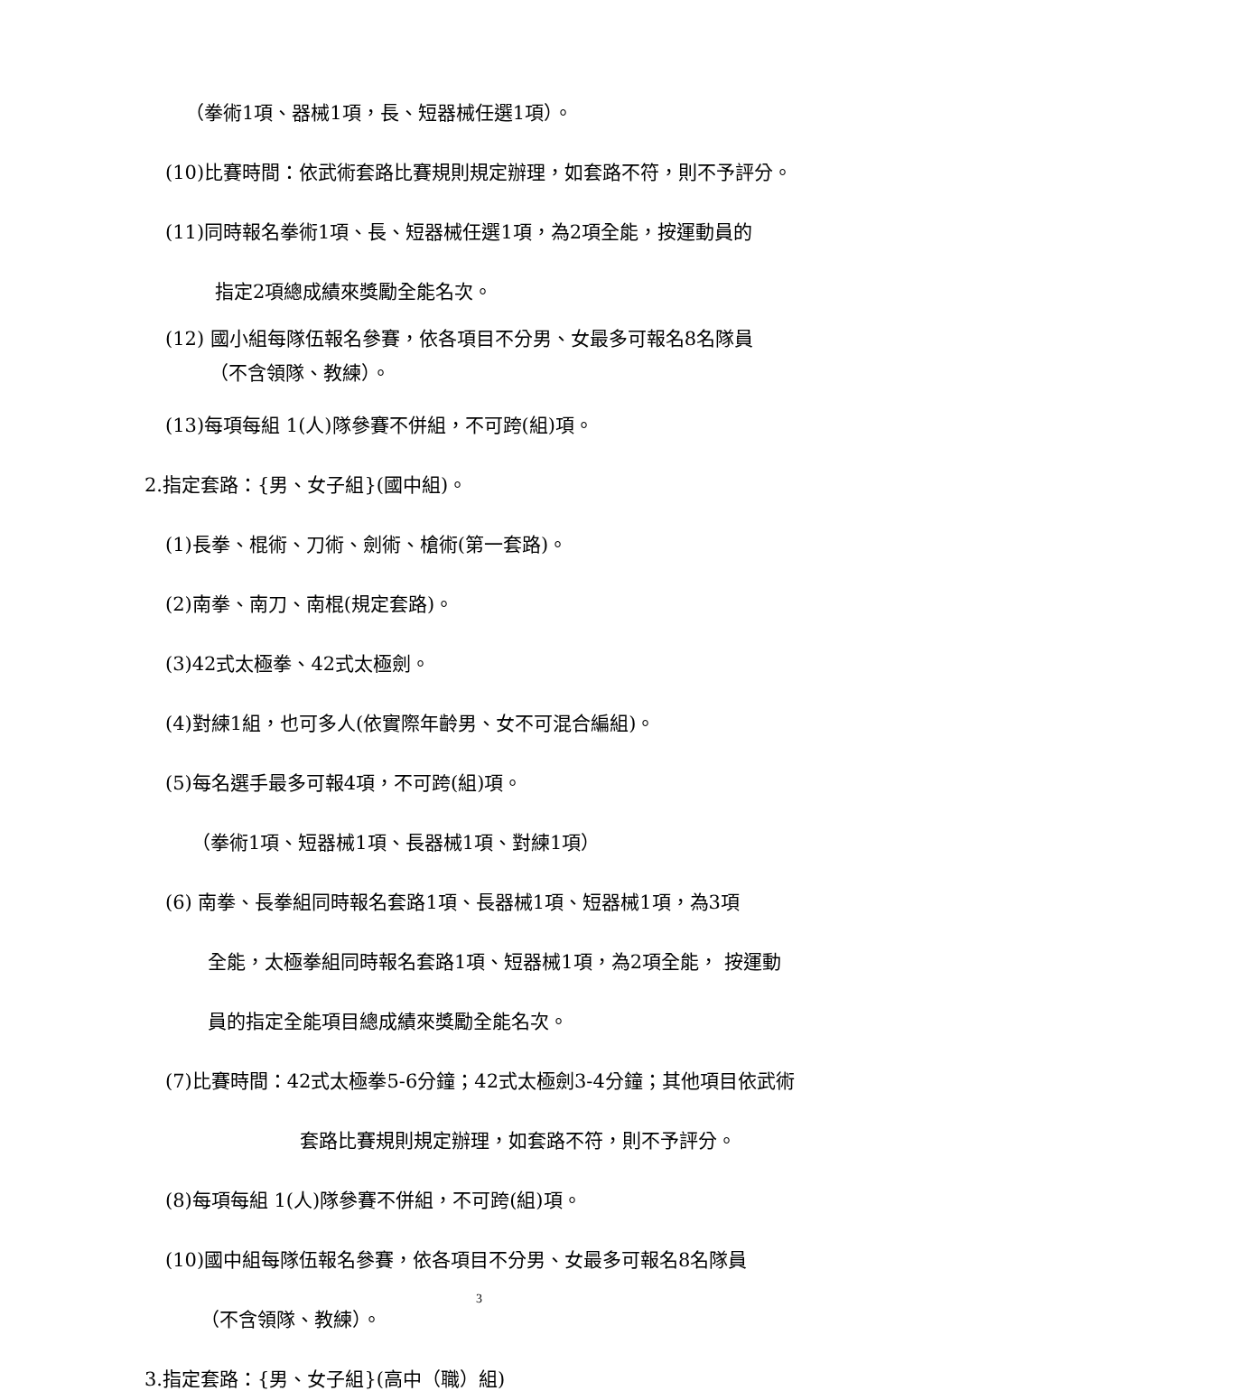（拳術1項、器械1項，長、短器械任選1項）。
(10)比賽時間：依武術套路比賽規則規定辦理，如套路不符，則不予評分。
(11)同時報名拳術1項、長、短器械任選1項，為2項全能，按運動員的
指定2項總成績來獎勵全能名次。
(12) 國小組每隊伍報名參賽，依各項目不分男、女最多可報名8名隊員
（不含領隊、教練）。
(13)每項每組 1(人)隊參賽不併組，不可跨(組)項。
2.指定套路：{男、女子組}(國中組)。
(1)長拳、棍術、刀術、劍術、槍術(第一套路)。
(2)南拳、南刀、南棍(規定套路)。
(3)42式太極拳、42式太極劍。
(4)對練1組，也可多人(依實際年齡男、女不可混合編組)。
(5)每名選手最多可報4項，不可跨(組)項。
（拳術1項、短器械1項、長器械1項、對練1項）
(6) 南拳、長拳組同時報名套路1項、長器械1項、短器械1項，為3項
全能，太極拳組同時報名套路1項、短器械1項，為2項全能， 按運動
員的指定全能項目總成績來獎勵全能名次。
(7)比賽時間：42式太極拳5-6分鐘；42式太極劍3-4分鐘；其他項目依武術
套路比賽規則規定辦理，如套路不符，則不予評分。
(8)每項每組 1(人)隊參賽不併組，不可跨(組)項。
(10)國中組每隊伍報名參賽，依各項目不分男、女最多可報名8名隊員
（不含領隊、教練）。
3.指定套路：{男、女子組}(高中（職）組)
3